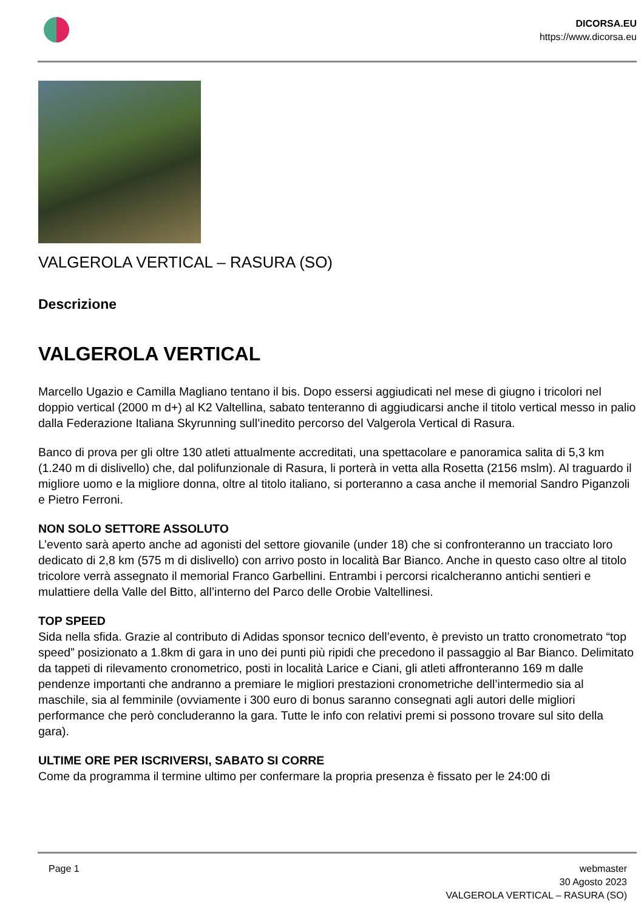DICORSA.EU
https://www.dicorsa.eu
VALGEROLA VERTICAL – RASURA (SO)
Descrizione
VALGEROLA VERTICAL
Marcello Ugazio e Camilla Magliano tentano il bis. Dopo essersi aggiudicati nel mese di giugno i tricolori nel doppio vertical (2000 m d+) al K2 Valtellina, sabato tenteranno di aggiudicarsi anche il titolo vertical messo in palio dalla Federazione Italiana Skyrunning sull’inedito percorso del Valgerola Vertical di Rasura.
Banco di prova per gli oltre 130 atleti attualmente accreditati, una spettacolare e panoramica salita di 5,3 km (1.240 m di dislivello) che, dal polifunzionale di Rasura, li porterà in vetta alla Rosetta (2156 mslm). Al traguardo il migliore uomo e la migliore donna, oltre al titolo italiano, si porteranno a casa anche il memorial Sandro Piganzoli e Pietro Ferroni.
NON SOLO SETTORE ASSOLUTO
L’evento sarà aperto anche ad agonisti del settore giovanile (under 18) che si confronteranno un tracciato loro dedicato di 2,8 km (575 m di dislivello) con arrivo posto in località Bar Bianco. Anche in questo caso oltre al titolo tricolore verrà assegnato il memorial Franco Garbellini. Entrambi i percorsi ricalcheranno antichi sentieri e mulattiere della Valle del Bitto, all’interno del Parco delle Orobie Valtellinesi.
TOP SPEED
Sida nella sfida. Grazie al contributo di Adidas sponsor tecnico dell’evento, è previsto un tratto cronometrato “top speed” posizionato a 1.8km di gara in uno dei punti più ripidi che precedono il passaggio al Bar Bianco. Delimitato da tappeti di rilevamento cronometrico, posti in località Larice e Ciani, gli atleti affronteranno 169 m dalle pendenze importanti che andranno a premiare le migliori prestazioni cronometriche dell’intermedio sia al maschile, sia al femminile (ovviamente i 300 euro di bonus saranno consegnati agli autori delle migliori performance che però concluderanno la gara. Tutte le info con relativi premi si possono trovare sul sito della gara).
ULTIME ORE PER ISCRIVERSI, SABATO SI CORRE
Come da programma il termine ultimo per confermare la propria presenza è fissato per le 24:00 di
Page 1 webmaster
30 Agosto 2023
VALGEROLA VERTICAL – RASURA (SO)